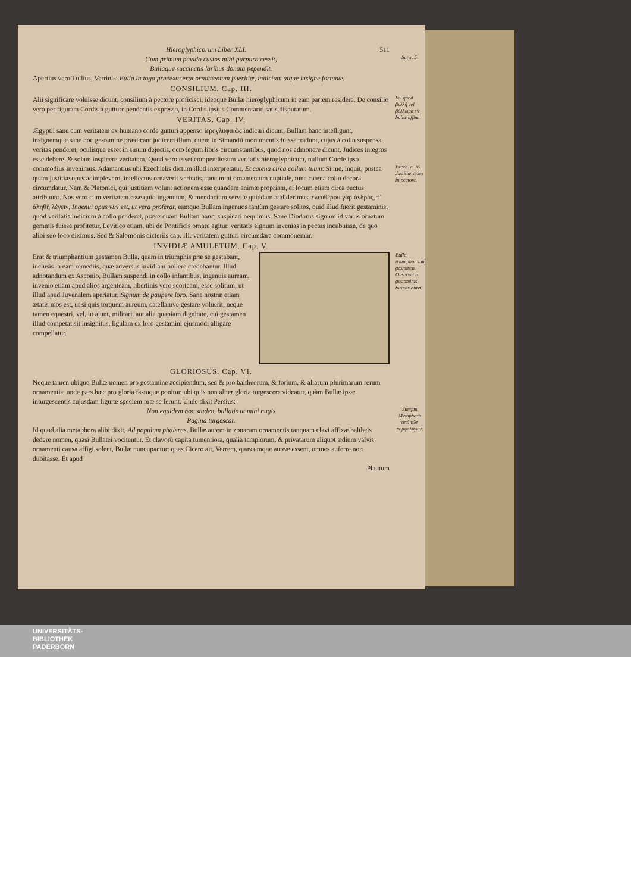Hieroglyphicorum Liber XLI. 511
Cum primum pavido custos mihi purpura cessit, Satyr. 5.
Bullaque succinctis laribus donata pependit.
Apertius vero Tullius, Verrinis: Bulla in toga prætexta erat ornamentum pueritiæ, indicium atque insigne fortunæ.
CONSILIUM. Cap. III.
Vel quod βυλλὴ vel βύλλωμα sit bullæ affine. Alii significare voluisse dicunt, consilium à pectore proficisci, ideoque Bullæ hieroglyphicum in eam partem residere. De consilio vero per figuram Cordis à gutture pendentis expresso, in Cordis ipsius Commentario satis disputatum.
VERITAS. Cap. IV.
Ægyptii sane cum veritatem ex humano corde gutturi appenso ἱερογλυφικῶς indicari dicunt, Bullam hanc intelligunt, insignemque sane hoc gestamine prædicant judicem illum, quem in Simandii monumentis fuisse tradunt, cujus à collo suspensa veritas penderet, oculisque esset in sinum dejectis, octo legum libris circumstantibus, quod nos admonere dicunt, Judices integros esse debere, & solam inspicere veritatem. Quod vero esset compendiosum veritatis hieroglyphicum, nullum Corde ipso commodius invenimus. Adamantius ubi Ezechielis dictum illud interpretatur, Et catena circa collum tuum: Ezech. c. 16. Justitiæ sedes in pectore. Si me, inquit, postea quam justitiæ opus adimplevero, intellectus ornaverit veritatis, tunc mihi ornamentum nuptiale, tunc catena collo decora circumdatur. Nam & Platonici, qui justitiam volunt actionem esse quandam animæ propriam, ei locum etiam circa pectus attribuunt. Nos vero cum veritatem esse quid ingenuum, & mendacium servile quiddam addiderimus, ἐλευθέρου γὰρ ἀνδρὸς, τ᾽ ἀληθῆ λέγειν, Ingenui opus viri est, ut vera proferat, eamque Bullam ingenuos tantùm gestare solitos, quid illud fuerit gestaminis, quod veritatis indicium à collo penderet, præterquam Bullam hanc, suspicari nequimus. Sane Diodorus signum id variis ornatum gemmis fuisse profitetur. Levitico etiam, ubi de Pontificis ornatu agitur, veritatis signum invenias in pectus incubuisse, de quo alibi suo loco diximus. Sed & Salomonis dicteriis cap. III. veritatem gutturi circumdare commonemur.
INVIDIÆ AMULETUM. Cap. V.
Bulla triumphantium gestamen. Observatio gestaminis torquis aurei. Erat & triumphantium gestamen Bulla, quam in triumphis præ se gestabant, inclusis in eam remediis, quæ adversus invidiam pollere credebantur. Illud adnotandum ex Asconio, Bullam suspendi in collo infantibus, ingenuis auream, invenio etiam apud alios argenteam, libertinis vero scorteam, esse solitum, ut illud apud Juvenalem aperiatur, Signum de paupere loro. Sane nostræ etiam ætatis mos est, ut si quis torquem aureum, catellamve gestare voluerit, neque tamen equestri, vel, ut ajunt, militari, aut alia quapiam dignitate, cui gestamen illud competat sit insignitus, ligulam ex loro gestamini ejusmodi alligare compellatur.
GLORIOSUS. Cap. VI.
Neque tamen ubique Bullæ nomen pro gestamine accipiendum, sed & pro baltheorum, & forium, & aliarum plurimarum rerum ornamentis, unde pars hæc pro gloria fastuque ponitur, ubi quis non aliter gloria turgescere videatur, quàm Bullæ ipsæ inturgescentis cujusdam figuræ speciem præ se ferunt. Unde dixit Persius:
Sumpta Metaphora ἀπὸ τῶν πομφολύγων. Non equidem hoc studeo, bullatis ut mihi nugis
Pagina turgescat.
Id quod alia metaphora alibi dixit, Ad populum phaleras. Bullæ autem in zonarum ornamentis tanquam clavi affixæ baltheis dedere nomen, quasi Bullatei vocitentur. Et clavorũ capita tumentiora, qualia templorum, & privatarum aliquot ædium valvis ornamenti causa affigi solent, Bullæ nuncupantur: quas Cicero ait, Verrem, quæcumque aureæ essent, omnes auferre non dubitasse. Et apud
Plautum
UNIVERSITÄTS-
BIBLIOTHEK
PADERBORN